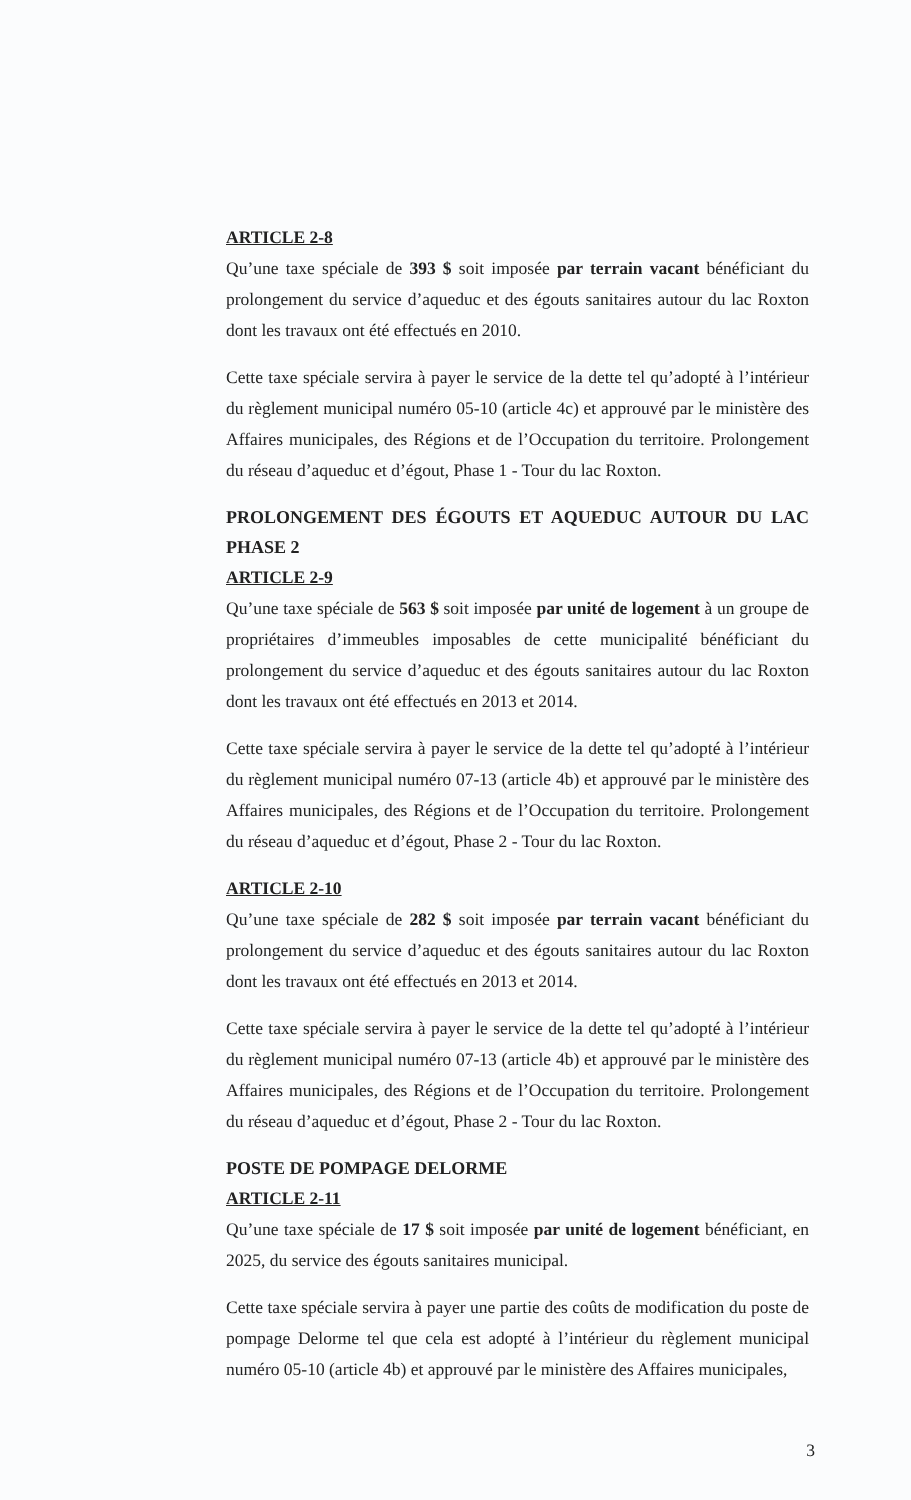ARTICLE 2-8
Qu’une taxe spéciale de 393 $ soit imposée par terrain vacant bénéficiant du prolongement du service d’aqueduc et des égouts sanitaires autour du lac Roxton dont les travaux ont été effectués en 2010.
Cette taxe spéciale servira à payer le service de la dette tel qu’adopté à l’intérieur du règlement municipal numéro 05-10 (article 4c) et approuvé par le ministère des Affaires municipales, des Régions et de l’Occupation du territoire. Prolongement du réseau d’aqueduc et d’égout, Phase 1 - Tour du lac Roxton.
PROLONGEMENT DES ÉGOUTS ET AQUEDUC AUTOUR DU LAC PHASE 2
ARTICLE 2-9
Qu’une taxe spéciale de 563 $ soit imposée par unité de logement à un groupe de propriétaires d’immeubles imposables de cette municipalité bénéficiant du prolongement du service d’aqueduc et des égouts sanitaires autour du lac Roxton dont les travaux ont été effectués en 2013 et 2014.
Cette taxe spéciale servira à payer le service de la dette tel qu’adopté à l’intérieur du règlement municipal numéro 07-13 (article 4b) et approuvé par le ministère des Affaires municipales, des Régions et de l’Occupation du territoire. Prolongement du réseau d’aqueduc et d’égout, Phase 2 - Tour du lac Roxton.
ARTICLE 2-10
Qu’une taxe spéciale de 282 $ soit imposée par terrain vacant bénéficiant du prolongement du service d’aqueduc et des égouts sanitaires autour du lac Roxton dont les travaux ont été effectués en 2013 et 2014.
Cette taxe spéciale servira à payer le service de la dette tel qu’adopté à l’intérieur du règlement municipal numéro 07-13 (article 4b) et approuvé par le ministère des Affaires municipales, des Régions et de l’Occupation du territoire. Prolongement du réseau d’aqueduc et d’égout, Phase 2 - Tour du lac Roxton.
POSTE DE POMPAGE DELORME
ARTICLE 2-11
Qu’une taxe spéciale de 17 $ soit imposée par unité de logement bénéficiant, en 2025, du service des égouts sanitaires municipal.
Cette taxe spéciale servira à payer une partie des coûts de modification du poste de pompage Delorme tel que cela est adopté à l’intérieur du règlement municipal numéro 05-10 (article 4b) et approuvé par le ministère des Affaires municipales,
3